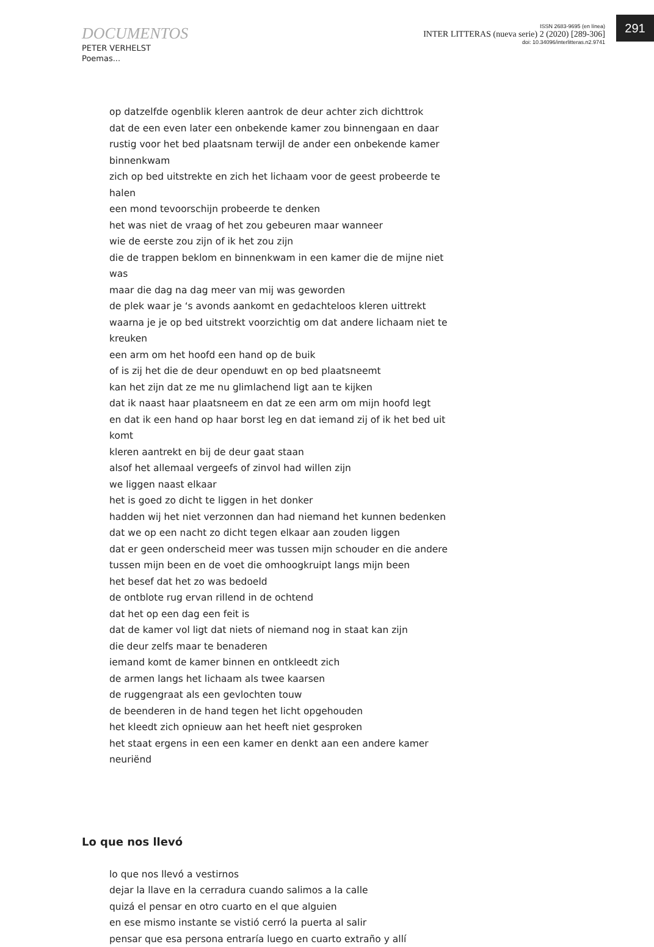DOCUMENTOS
PETER VERHELST
Poemas...
ISSN 2683-9695 (en línea)
INTER LITTERAS (nueva serie) 2 (2020) [289-306]
doi: 10.34096/interlitteras.n2.9741
291
op datzelfde ogenblik kleren aantrok de deur achter zich dichttrok
dat de een even later een onbekende kamer zou binnengaan en daar
rustig voor het bed plaatsnam terwijl de ander een onbekende kamer binnenkwam
zich op bed uitstrekte en zich het lichaam voor de geest probeerde te halen
een mond tevoorschijn probeerde te denken
het was niet de vraag of het zou gebeuren maar wanneer
wie de eerste zou zijn of ik het zou zijn
die de trappen beklom en binnenkwam in een kamer die de mijne niet was
maar die dag na dag meer van mij was geworden
de plek waar je ‘s avonds aankomt en gedachteloos kleren uittrekt
waarna je je op bed uitstrekt voorzichtig om dat andere lichaam niet te kreuken
een arm om het hoofd een hand op de buik
of is zij het die de deur openduwt en op bed plaatsneemt
kan het zijn dat ze me nu glimlachend ligt aan te kijken
dat ik naast haar plaatsneem en dat ze een arm om mijn hoofd legt
en dat ik een hand op haar borst leg en dat iemand zij of ik het bed uit komt
kleren aantrekt en bij de deur gaat staan
alsof het allemaal vergeefs of zinvol had willen zijn
we liggen naast elkaar
het is goed zo dicht te liggen in het donker
hadden wij het niet verzonnen dan had niemand het kunnen bedenken
dat we op een nacht zo dicht tegen elkaar aan zouden liggen
dat er geen onderscheid meer was tussen mijn schouder en die andere
tussen mijn been en de voet die omhoogkruipt langs mijn been
het besef dat het zo was bedoeld
de ontblote rug ervan rillend in de ochtend
dat het op een dag een feit is
dat de kamer vol ligt dat niets of niemand nog in staat kan zijn
die deur zelfs maar te benaderen
iemand komt de kamer binnen en ontkleedt zich
de armen langs het lichaam als twee kaarsen
de ruggengraat als een gevlochten touw
de beenderen in de hand tegen het licht opgehouden
het kleedt zich opnieuw aan het heeft niet gesproken
het staat ergens in een een kamer en denkt aan een andere kamer
neuriënd
Lo que nos llevó
lo que nos llevó a vestirnos
dejar la llave en la cerradura cuando salimos a la calle
quizá el pensar en otro cuarto en el que alguien
en ese mismo instante se vistió cerró la puerta al salir
pensar que esa persona entraría luego en cuarto extraño y allí